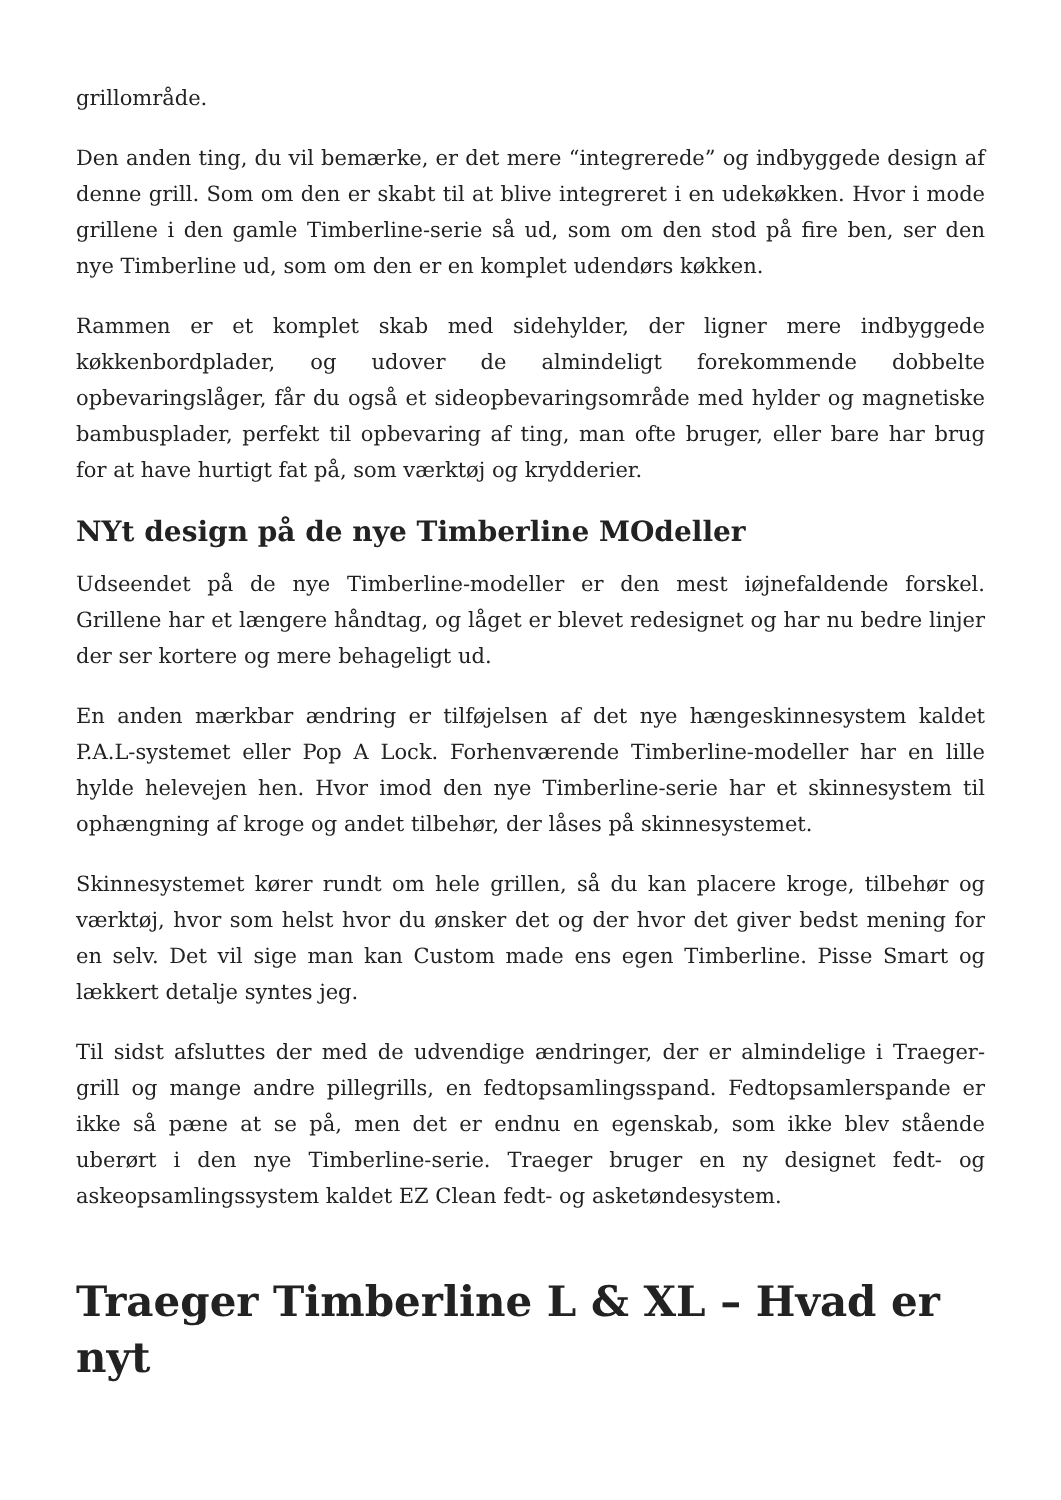grillområde.
Den anden ting, du vil bemærke, er det mere “integrerede” og indbyggede design af denne grill. Som om den er skabt til at blive integreret i en udekøkken. Hvor i mode grillene i den gamle Timberline-serie så ud, som om den stod på fire ben, ser den nye Timberline ud, som om den er en komplet udendørs køkken.
Rammen er et komplet skab med sidehylder, der ligner mere indbyggede køkkenbordplader, og udover de almindeligt forekommende dobbelte opbevaringslåger, får du også et sideopbevaringsområde med hylder og magnetiske bambusplader, perfekt til opbevaring af ting, man ofte bruger, eller bare har brug for at have hurtigt fat på, som værktøj og krydderier.
NYt design på de nye Timberline MOdeller
Udseendet på de nye Timberline-modeller er den mest iøjnefaldende forskel. Grillene har et længere håndtag, og låget er blevet redesignet og har nu bedre linjer der ser kortere og mere behageligt ud.
En anden mærkbar ændring er tilføjelsen af det nye hængeskinnesystem kaldet P.A.L-systemet eller Pop A Lock. Forhenværende Timberline-modeller har en lille hylde helevejen hen. Hvor imod den nye Timberline-serie har et skinnesystem til ophængning af kroge og andet tilbehør, der låses på skinnesystemet.
Skinnesystemet kører rundt om hele grillen, så du kan placere kroge, tilbehør og værktøj, hvor som helst hvor du ønsker det og der hvor det giver bedst mening for en selv. Det vil sige man kan Custom made ens egen Timberline. Pisse Smart og lækkert detalje syntes jeg.
Til sidst afsluttes der med de udvendige ændringer, der er almindelige i Traeger-grill og mange andre pillegrills, en fedtopsamlingsspand. Fedtopsamlerspande er ikke så pæne at se på, men det er endnu en egenskab, som ikke blev stående uberørt i den nye Timberline-serie. Traeger bruger en ny designet fedt- og askeopsamlingssystem kaldet EZ Clean fedt- og asketøndesystem.
Traeger Timberline L & XL – Hvad er nyt